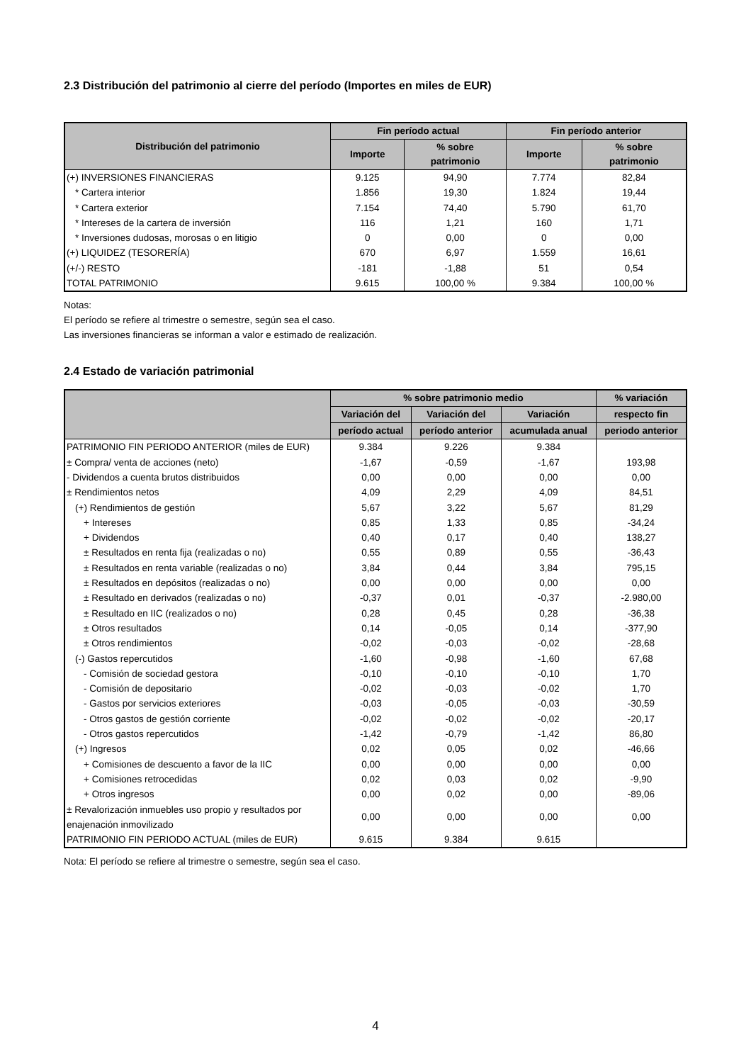2.3 Distribución del patrimonio al cierre del período (Importes en miles de EUR)
| Distribución del patrimonio | Fin período actual | | Fin período anterior | |
| --- | --- | --- | --- | --- |
| | Importe | % sobre patrimonio | Importe | % sobre patrimonio |
| (+) INVERSIONES FINANCIERAS | 9.125 | 94,90 | 7.774 | 82,84 |
| * Cartera interior | 1.856 | 19,30 | 1.824 | 19,44 |
| * Cartera exterior | 7.154 | 74,40 | 5.790 | 61,70 |
| * Intereses de la cartera de inversión | 116 | 1,21 | 160 | 1,71 |
| * Inversiones dudosas, morosas o en litigio | 0 | 0,00 | 0 | 0,00 |
| (+) LIQUIDEZ (TESORERÍA) | 670 | 6,97 | 1.559 | 16,61 |
| (+/-) RESTO | -181 | -1,88 | 51 | 0,54 |
| TOTAL PATRIMONIO | 9.615 | 100,00 % | 9.384 | 100,00 % |
Notas:
El período se refiere al trimestre o semestre, según sea el caso.
Las inversiones financieras se informan a valor e estimado de realización.
2.4 Estado de variación patrimonial
| | % sobre patrimonio medio | | | % variación |
| --- | --- | --- | --- | --- |
| | Variación del | Variación del | Variación | respecto fin |
| | período actual | período anterior | acumulada anual | periodo anterior |
| PATRIMONIO FIN PERIODO ANTERIOR (miles de EUR) | 9.384 | 9.226 | 9.384 | |
| ± Compra/ venta de acciones (neto) | -1,67 | -0,59 | -1,67 | 193,98 |
| - Dividendos a cuenta brutos distribuidos | 0,00 | 0,00 | 0,00 | 0,00 |
| ± Rendimientos netos | 4,09 | 2,29 | 4,09 | 84,51 |
| (+) Rendimientos de gestión | 5,67 | 3,22 | 5,67 | 81,29 |
| + Intereses | 0,85 | 1,33 | 0,85 | -34,24 |
| + Dividendos | 0,40 | 0,17 | 0,40 | 138,27 |
| ± Resultados en renta fija (realizadas o no) | 0,55 | 0,89 | 0,55 | -36,43 |
| ± Resultados en renta variable (realizadas o no) | 3,84 | 0,44 | 3,84 | 795,15 |
| ± Resultados en depósitos (realizadas o no) | 0,00 | 0,00 | 0,00 | 0,00 |
| ± Resultado en derivados (realizadas o no) | -0,37 | 0,01 | -0,37 | -2.980,00 |
| ± Resultado en IIC (realizados o no) | 0,28 | 0,45 | 0,28 | -36,38 |
| ± Otros resultados | 0,14 | -0,05 | 0,14 | -377,90 |
| ± Otros rendimientos | -0,02 | -0,03 | -0,02 | -28,68 |
| (-) Gastos repercutidos | -1,60 | -0,98 | -1,60 | 67,68 |
| - Comisión de sociedad gestora | -0,10 | -0,10 | -0,10 | 1,70 |
| - Comisión de depositario | -0,02 | -0,03 | -0,02 | 1,70 |
| - Gastos por servicios exteriores | -0,03 | -0,05 | -0,03 | -30,59 |
| - Otros gastos de gestión corriente | -0,02 | -0,02 | -0,02 | -20,17 |
| - Otros gastos repercutidos | -1,42 | -0,79 | -1,42 | 86,80 |
| (+) Ingresos | 0,02 | 0,05 | 0,02 | -46,66 |
| + Comisiones de descuento a favor de la IIC | 0,00 | 0,00 | 0,00 | 0,00 |
| + Comisiones retrocedidas | 0,02 | 0,03 | 0,02 | -9,90 |
| + Otros ingresos | 0,00 | 0,02 | 0,00 | -89,06 |
| ± Revalorización inmuebles uso propio y resultados por enajenación inmovilizado | 0,00 | 0,00 | 0,00 | 0,00 |
| PATRIMONIO FIN PERIODO ACTUAL (miles de EUR) | 9.615 | 9.384 | 9.615 | |
Nota: El período se refiere al trimestre o semestre, según sea el caso.
4